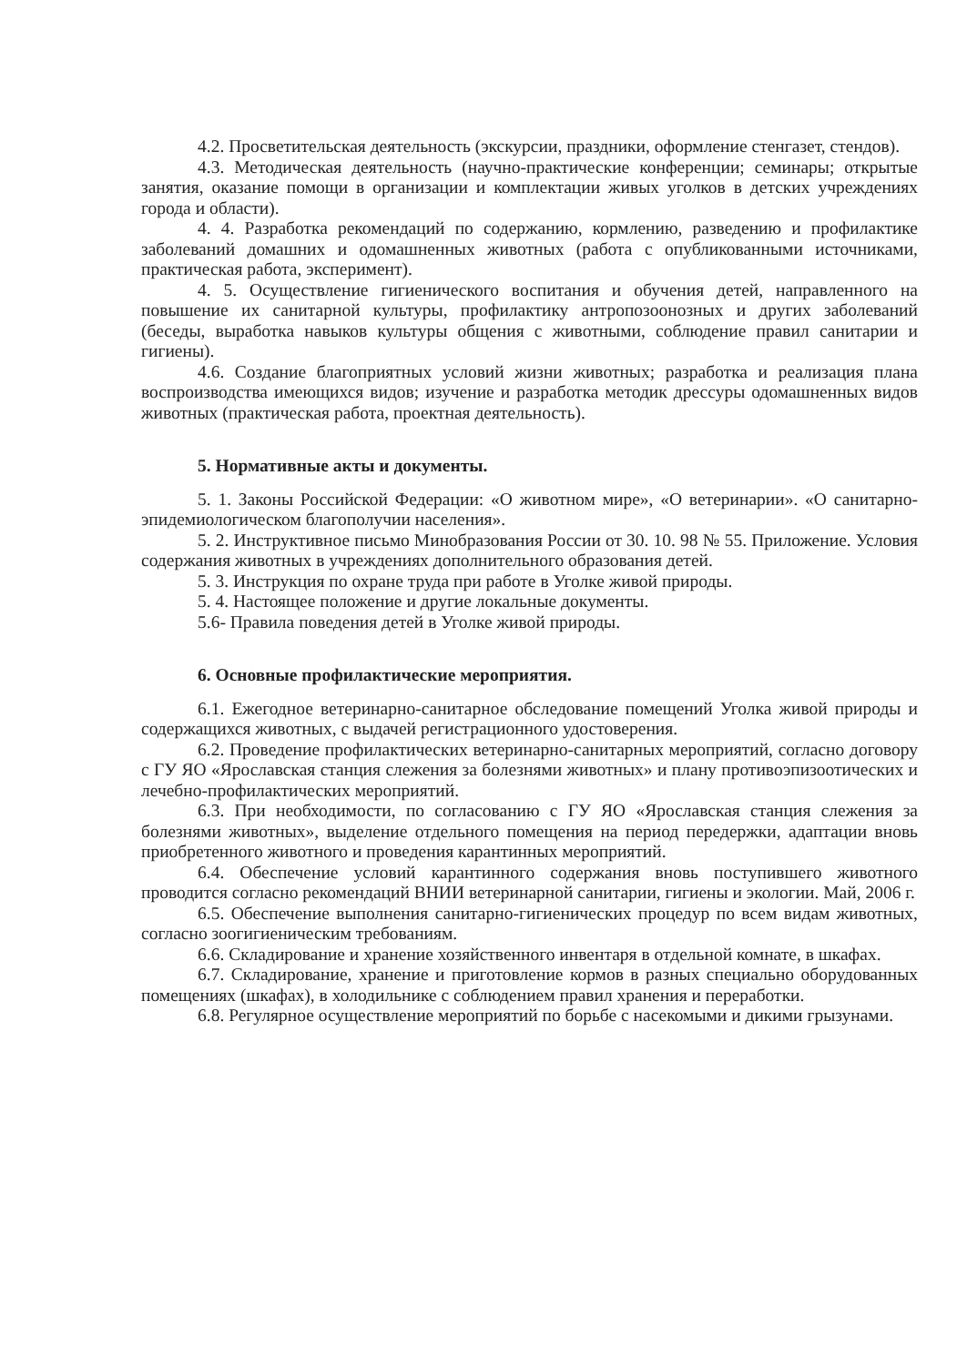4.2. Просветительская деятельность (экскурсии, праздники, оформление стенгазет, стендов).
4.3. Методическая деятельность (научно-практические конференции; семинары; открытые занятия, оказание помощи в организации и комплектации живых уголков в детских учреждениях города и области).
4. 4. Разработка рекомендаций по содержанию, кормлению, разведению и профилактике заболеваний домашних и одомашненных животных (работа с опубликованными источниками, практическая работа, эксперимент).
4. 5. Осуществление гигиенического воспитания и обучения детей, направленного на повышение их санитарной культуры, профилактику антропозоонозных и других заболеваний (беседы, выработка навыков культуры общения с животными, соблюдение правил санитарии и гигиены).
4.6. Создание благоприятных условий жизни животных; разработка и реализация плана воспроизводства имеющихся видов; изучение и разработка методик дрессуры одомашненных видов животных (практическая работа, проектная деятельность).
5. Нормативные акты и документы.
5. 1. Законы Российской Федерации: «О животном мире», «О ветеринарии». «О санитарно- эпидемиологическом благополучии населения».
5. 2. Инструктивное письмо Минобразования России от 30. 10. 98 № 55. Приложение. Условия содержания животных в учреждениях дополнительного образования детей.
5. 3. Инструкция по охране труда при работе в Уголке живой природы.
5. 4. Настоящее положение и другие локальные документы.
5.6- Правила поведения детей в Уголке живой природы.
6. Основные профилактические мероприятия.
6.1. Ежегодное ветеринарно-санитарное обследование помещений Уголка живой природы и содержащихся животных, с выдачей регистрационного удостоверения.
6.2. Проведение профилактических ветеринарно-санитарных мероприятий, согласно договору с ГУ ЯО «Ярославская станция слежения за болезнями животных» и плану противоэпизоотических и лечебно-профилактических мероприятий.
6.3. При необходимости, по согласованию с ГУ ЯО «Ярославская станция слежения за болезнями животных», выделение отдельного помещения на период передержки, адаптации вновь приобретенного животного и проведения карантинных мероприятий.
6.4. Обеспечение условий карантинного содержания вновь поступившего животного проводится согласно рекомендаций ВНИИ ветеринарной санитарии, гигиены и экологии. Май, 2006 г.
6.5. Обеспечение выполнения санитарно-гигиенических процедур по всем видам животных, согласно зоогигиеническим требованиям.
6.6. Складирование и хранение хозяйственного инвентаря в отдельной комнате, в шкафах.
6.7. Складирование, хранение и приготовление кормов в разных специально оборудованных помещениях (шкафах), в холодильнике с соблюдением правил хранения и переработки.
6.8. Регулярное осуществление мероприятий по борьбе с насекомыми и дикими грызунами.